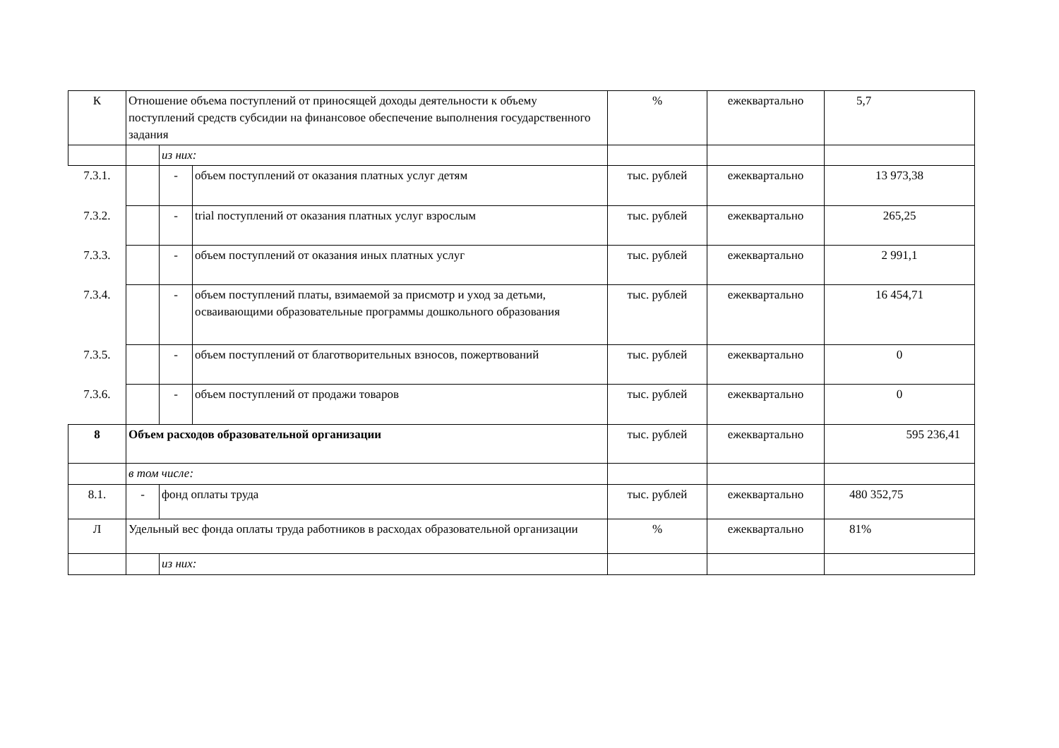| К | Отношение объема поступлений от приносящей доходы деятельности к объему поступлений средств субсидии на финансовое обеспечение выполнения государственного задания | | | % | ежеквартально | 5,7 |
| | | из них: | | | | |
| 7.3.1. | | - | объем поступлений от оказания платных услуг детям | тыс. рублей | ежеквартально | 13 973,38 |
| 7.3.2. | | - | trial поступлений от оказания платных услуг взрослым | тыс. рублей | ежеквартально | 265,25 |
| 7.3.3. | | - | объем поступлений от оказания иных платных услуг | тыс. рублей | ежеквартально | 2 991,1 |
| 7.3.4. | | - | объем поступлений платы, взимаемой за присмотр и уход за детьми, осваивающими образовательные программы дошкольного образования | тыс. рублей | ежеквартально | 16 454,71 |
| 7.3.5. | | - | объем поступлений от благотворительных взносов, пожертвований | тыс. рублей | ежеквартально | 0 |
| 7.3.6. | | - | объем поступлений от продажи товаров | тыс. рублей | ежеквартально | 0 |
| 8 | Объем расходов образовательной организации | | | тыс. рублей | ежеквартально | 595 236,41 |
| | в том числе: | | | | | |
| 8.1. | - | фонд оплаты труда | | тыс. рублей | ежеквартально | 480 352,75 |
| Л | Удельный вес фонда оплаты труда работников в расходах образовательной организации | | | % | ежеквартально | 81% |
| | | из них: | | | | |